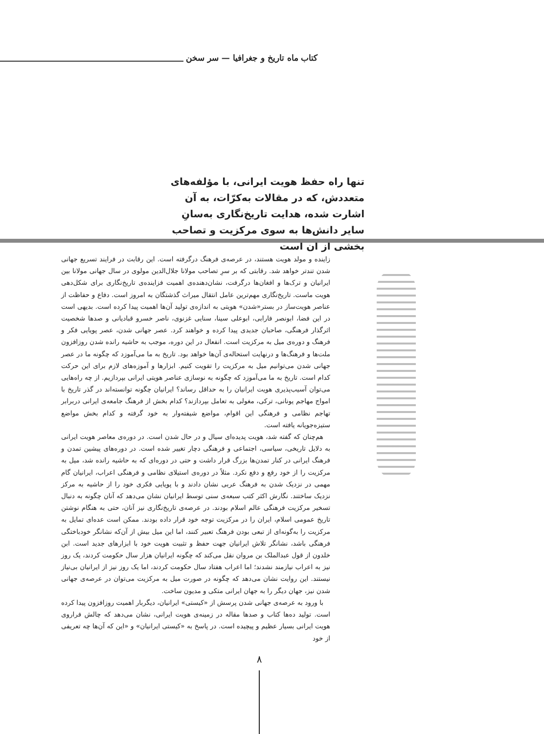کتاب ماه تاریخ و جغرافیا — سر سخن
تنها راه حفظ هویت ایرانی، با مؤلفه‌های متعددش، که در مقالات به‌کرّات، به آن اشارت شده، هدایت تاریخ‌نگاری به‌سانِ سایر دانش‌ها به سوی مرکزیت و تصاحب بخشی از آن است
زاینده و مولد هویت هستند، در عرصه‌ی فرهنگ درگرفته است. این رقابت در فرایند تسریع جهانی شدن تندتر خواهد شد. رقابتی که بر سرِ تصاحب مولانا جلال‌الدین مولوی در سال جهانی مولانا بین ایرانیان و ترک‌ها و افغان‌ها درگرفت، نشان‌دهنده‌ی اهمیت فزاینده‌ی تاریخ‌نگاری برای شکل‌دهی هویت ماست. تاریخ‌نگاری مهم‌ترین عامل انتقال میراث گذشتگان به امروز است. دفاع و حفاظت از عناصر هویت‌ساز در بستر«شدن» هویتی به اندازه‌ی تولید آن‌ها اهمیت پیدا کرده است. بدیهی است در این فضا، ابونصر فارابی، ابوعلی سینا، سنایی غزنوی، ناصر خسرو قبادیانی و صدها شخصیت اثرگذار فرهنگی، صاحبان جدیدی پیدا کرده و خواهند کرد. عصر جهانی شدن، عصر پویایی فکر و فرهنگ و دوره‌ی میل به مرکزیت است. انفعال در این دوره، موجب به حاشیه رانده شدن روزافزون ملت‌ها و فرهنگ‌ها و درنهایت استحاله‌ی آن‌ها خواهد بود. تاریخ به ما می‌آموزد که چگونه ما در عصر جهانی شدن می‌توانیم میل به مرکزیت را تقویت کنیم. ابزارها و آموزه‌های لازم برای این حرکت کدام است. تاریخ به ما می‌آموزد که چگونه به نوسازی عناصر هویتی ایرانی بپردازیم. از چه راه‌هایی می‌توان آسیب‌پذیری هویت ایرانیان را به حداقل رساند؟ ایرانیان چگونه توانسته‌اند در گذر تاریخ با امواج مهاجم یونانی، ترکی، مغولی به تعامل بپردازند؟ کدام بخش از فرهنگ جامعه‌ی ایرانی دربرابر تهاجم نظامی و فرهنگی این اقوام، مواضع شیفته‌وار به خود گرفته و کدام بخش مواضع ستیزه‌جویانه یافته است.
هم‌چنان که گفته شد، هویت پدیده‌ای سیال و در حال شدن است. در دوره‌ی معاصر هویت ایرانی به دلایل تاریخی، سیاسی، اجتماعی و فرهنگی دچار تغییر شده است. در دوره‌های پیشین تمدن و فرهنگ ایرانی در کنار تمدن‌ها بزرگ قرار داشت و حتی در دوره‌ای که به حاشیه رانده شد، میل به مرکزیت را از خود رفع و دفع نکرد. مثلاً در دوره‌ی استیلای نظامی و فرهنگی اعراب، ایرانیان گام مهمی در نزدیک شدن به فرهنگ عربی نشان دادند و با پویایی فکری خود را از حاشیه به مرکز نزدیک ساختند. نگارش اکثر کتب سبعه‌ی سنی توسط ایرانیان نشان می‌دهد که آنان چگونه به دنبال تسخیر مرکزیت فرهنگی عالم اسلام بودند. در عرصه‌ی تاریخ‌نگاری نیز آنان، حتی به هنگام نوشتن تاریخ عمومی اسلام، ایران را در مرکزیت توجه خود قرار داده بودند. ممکن است عده‌ای تمایل به مرکزیت را به‌گونه‌ای از تبعی بودن فرهنگ تعبیر کنند، اما این میل بیش از آن‌که نشانگر خودباختگی فرهنگی باشد، نشانگر تلاش ایرانیان جهت حفظ و تثبیت هویت خود با ابزارهای جدید است. ابن خلدون از قول عبدالملک بن مروان نقل می‌کند که چگونه ایرانیان هزار سال حکومت کردند، یک روز نیز به اعراب نیازمند نشدند؛ اما اعراب هفتاد سال حکومت کردند، اما یک روز نیز از ایرانیان بی‌نیاز نیستند. این روایت نشان می‌دهد که چگونه در صورت میل به مرکزیت می‌توان در عرصه‌ی جهانی شدن نیز، جهان دیگر را به جهان ایرانی متکی و مدیون ساخت.
با ورود به عرصه‌ی جهانی شدن پرسش از «کیستی» ایرانیان، دیگربار اهمیت روزافزون پیدا کرده است. تولید ده‌ها کتاب و صدها مقاله در زمینه‌ی هویت ایرانی، نشان می‌دهد که چالش فراروی هویت ایرانی بسیار عظیم و پیچیده است. در پاسخ به «کیستی ایرانیان» و «این که آن‌ها چه تعریفی از خود
۸